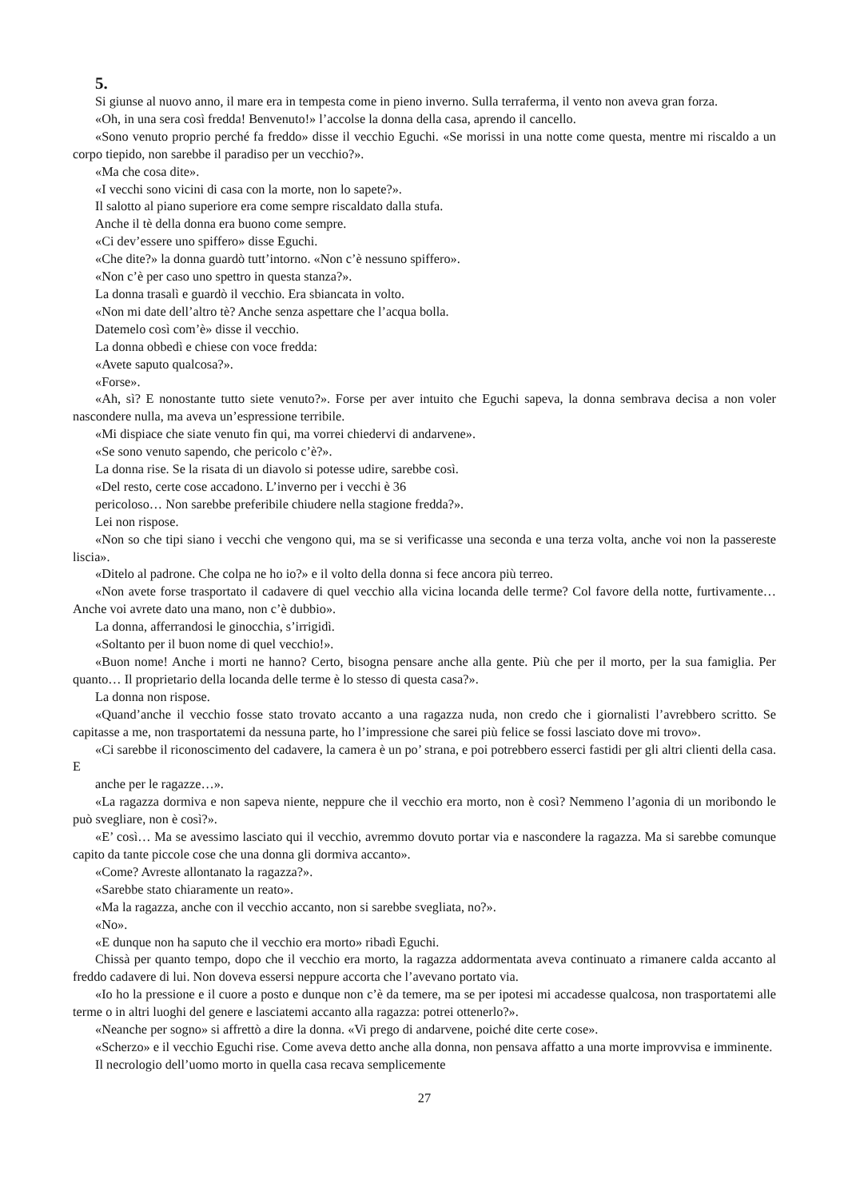5.
Si giunse al nuovo anno, il mare era in tempesta come in pieno inverno. Sulla terraferma, il vento non aveva gran forza.
«Oh, in una sera così fredda! Benvenuto!» l’accolse la donna della casa, aprendo il cancello.
«Sono venuto proprio perché fa freddo» disse il vecchio Eguchi. «Se morissi in una notte come questa, mentre mi riscaldo a un corpo tiepido, non sarebbe il paradiso per un vecchio?».
«Ma che cosa dite».
«I vecchi sono vicini di casa con la morte, non lo sapete?».
Il salotto al piano superiore era come sempre riscaldato dalla stufa.
Anche il tè della donna era buono come sempre.
«Ci dev’essere uno spiffero» disse Eguchi.
«Che dite?» la donna guardò tutt’intorno. «Non c’è nessuno spiffero».
«Non c’è per caso uno spettro in questa stanza?».
La donna trasalì e guardò il vecchio. Era sbiancata in volto.
«Non mi date dell’altro tè? Anche senza aspettare che l’acqua bolla.
Datemelo così com’è» disse il vecchio.
La donna obbedì e chiese con voce fredda:
«Avete saputo qualcosa?».
«Forse».
«Ah, sì? E nonostante tutto siete venuto?». Forse per aver intuito che Eguchi sapeva, la donna sembrava decisa a non voler nascondere nulla, ma aveva un’espressione terribile.
«Mi dispiace che siate venuto fin qui, ma vorrei chiedervi di andarvene».
«Se sono venuto sapendo, che pericolo c’è?».
La donna rise. Se la risata di un diavolo si potesse udire, sarebbe così.
«Del resto, certe cose accadono. L’inverno per i vecchi è 36
pericoloso… Non sarebbe preferibile chiudere nella stagione fredda?».
Lei non rispose.
«Non so che tipi siano i vecchi che vengono qui, ma se si verificasse una seconda e una terza volta, anche voi non la passereste liscia».
«Ditelo al padrone. Che colpa ne ho io?» e il volto della donna si fece ancora più terreo.
«Non avete forse trasportato il cadavere di quel vecchio alla vicina locanda delle terme? Col favore della notte, furtivamente… Anche voi avrete dato una mano, non c’è dubbio».
La donna, afferrandosi le ginocchia, s’irrigidì.
«Soltanto per il buon nome di quel vecchio!».
«Buon nome! Anche i morti ne hanno? Certo, bisogna pensare anche alla gente. Più che per il morto, per la sua famiglia. Per quanto… Il proprietario della locanda delle terme è lo stesso di questa casa?».
La donna non rispose.
«Quand’anche il vecchio fosse stato trovato accanto a una ragazza nuda, non credo che i giornalisti l’avrebbero scritto. Se capitasse a me, non trasportatemi da nessuna parte, ho l’impressione che sarei più felice se fossi lasciato dove mi trovo».
«Ci sarebbe il riconoscimento del cadavere, la camera è un po’ strana, e poi potrebbero esserci fastidi per gli altri clienti della casa. E
anche per le ragazze…».
«La ragazza dormiva e non sapeva niente, neppure che il vecchio era morto, non è così? Nemmeno l’agonia di un moribondo le può svegliare, non è così?».
«E’ così… Ma se avessimo lasciato qui il vecchio, avremmo dovuto portar via e nascondere la ragazza. Ma si sarebbe comunque capito da tante piccole cose che una donna gli dormiva accanto».
«Come? Avreste allontanato la ragazza?».
«Sarebbe stato chiaramente un reato».
«Ma la ragazza, anche con il vecchio accanto, non si sarebbe svegliata, no?».
«No».
«E dunque non ha saputo che il vecchio era morto» ribadì Eguchi.
Chissà per quanto tempo, dopo che il vecchio era morto, la ragazza addormentata aveva continuato a rimanere calda accanto al freddo cadavere di lui. Non doveva essersi neppure accorta che l’avevano portato via.
«Io ho la pressione e il cuore a posto e dunque non c’è da temere, ma se per ipotesi mi accadesse qualcosa, non trasportatemi alle terme o in altri luoghi del genere e lasciatemi accanto alla ragazza: potrei ottenerlo?».
«Neanche per sogno» si affrettò a dire la donna. «Vi prego di andarvene, poiché dite certe cose».
«Scherzo» e il vecchio Eguchi rise. Come aveva detto anche alla donna, non pensava affatto a una morte improvvisa e imminente.
Il necrologio dell’uomo morto in quella casa recava semplicemente
27